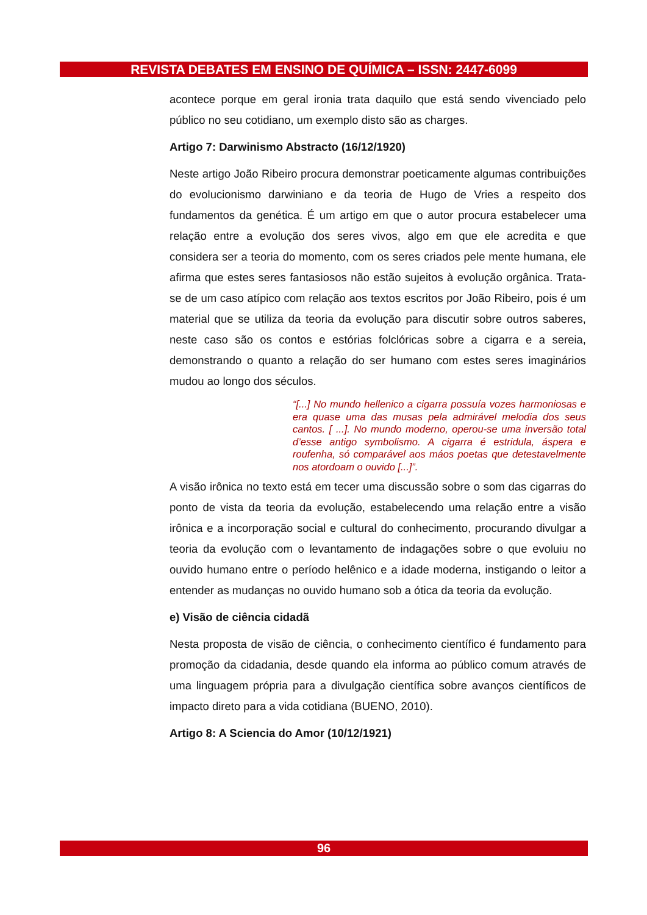REVISTA DEBATES EM ENSINO DE QUÍMICA – ISSN: 2447-6099
acontece porque em geral ironia trata daquilo que está sendo vivenciado pelo público no seu cotidiano, um exemplo disto são as charges.
Artigo 7: Darwinismo Abstracto (16/12/1920)
Neste artigo João Ribeiro procura demonstrar poeticamente algumas contribuições do evolucionismo darwiniano e da teoria de Hugo de Vries a respeito dos fundamentos da genética. É um artigo em que o autor procura estabelecer uma relação entre a evolução dos seres vivos, algo em que ele acredita e que considera ser a teoria do momento, com os seres criados pele mente humana, ele afirma que estes seres fantasiosos não estão sujeitos à evolução orgânica. Trata-se de um caso atípico com relação aos textos escritos por João Ribeiro, pois é um material que se utiliza da teoria da evolução para discutir sobre outros saberes, neste caso são os contos e estórias folclóricas sobre a cigarra e a sereia, demonstrando o quanto a relação do ser humano com estes seres imaginários mudou ao longo dos séculos.
“[...] No mundo hellenico a cigarra possuía vozes harmoniosas e era quase uma das musas pela admirável melodia dos seus cantos. [ ...]. No mundo moderno, operou-se uma inversão total d’esse antigo symbolismo. A cigarra é estridula, áspera e roufenha, só comparável aos máos poetas que detestavelmente nos atordoam o ouvido [...]”.
A visão irônica no texto está em tecer uma discussão sobre o som das cigarras do ponto de vista da teoria da evolução, estabelecendo uma relação entre a visão irônica e a incorporação social e cultural do conhecimento, procurando divulgar a teoria da evolução com o levantamento de indagações sobre o que evoluiu no ouvido humano entre o período helênico e a idade moderna, instigando o leitor a entender as mudanças no ouvido humano sob a ótica da teoria da evolução.
e) Visão de ciência cidadã
Nesta proposta de visão de ciência, o conhecimento científico é fundamento para promoção da cidadania, desde quando ela informa ao público comum através de uma linguagem própria para a divulgação científica sobre avanços científicos de impacto direto para a vida cotidiana (BUENO, 2010).
Artigo 8: A Sciencia do Amor (10/12/1921)
96